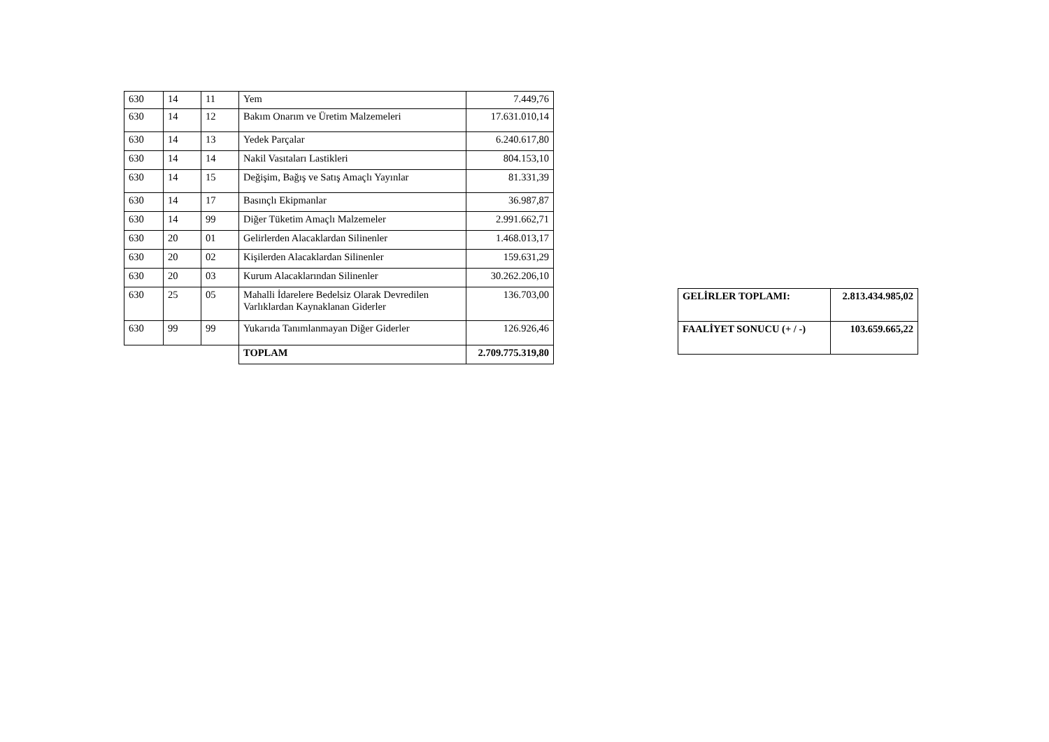| 630 | 14 | 11 | Yem | 7.449,76 |
| 630 | 14 | 12 | Bakım Onarım ve Üretim Malzemeleri | 17.631.010,14 |
| 630 | 14 | 13 | Yedek Parçalar | 6.240.617,80 |
| 630 | 14 | 14 | Nakil Vasıtaları Lastikleri | 804.153,10 |
| 630 | 14 | 15 | Değişim, Bağış ve Satış Amaçlı Yayınlar | 81.331,39 |
| 630 | 14 | 17 | Basınçlı Ekipmanlar | 36.987,87 |
| 630 | 14 | 99 | Diğer Tüketim Amaçlı Malzemeler | 2.991.662,71 |
| 630 | 20 | 01 | Gelirlerden Alacaklardan Silinenler | 1.468.013,17 |
| 630 | 20 | 02 | Kişilerden Alacaklardan Silinenler | 159.631,29 |
| 630 | 20 | 03 | Kurum Alacaklarından Silinenler | 30.262.206,10 |
| 630 | 25 | 05 | Mahalli İdarelere Bedelsiz Olarak Devredilen Varlıklardan Kaynaklanan Giderler | 136.703,00 |
| 630 | 99 | 99 | Yukarıda Tanımlanmayan Diğer Giderler | 126.926,46 |
| | | | TOPLAM | 2.709.775.319,80 |
| GELİRLER TOPLAMI: | 2.813.434.985,02 |
| FAALİYET SONUCU (+ / -) | 103.659.665,22 |